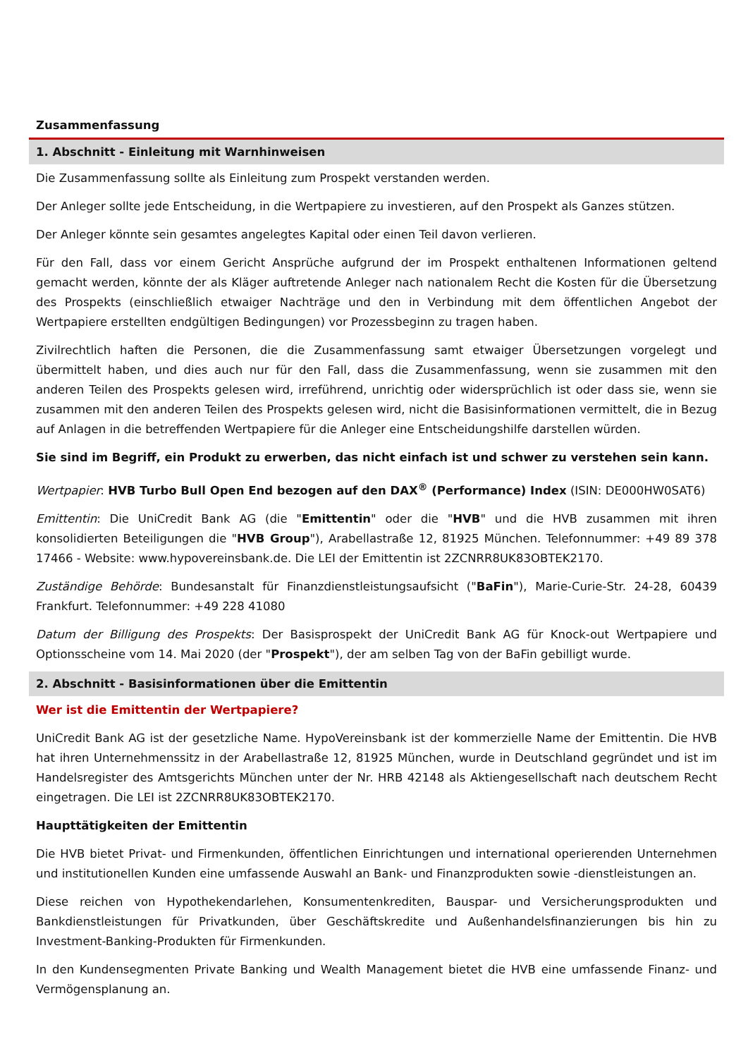Zusammenfassung
1. Abschnitt - Einleitung mit Warnhinweisen
Die Zusammenfassung sollte als Einleitung zum Prospekt verstanden werden.
Der Anleger sollte jede Entscheidung, in die Wertpapiere zu investieren, auf den Prospekt als Ganzes stützen.
Der Anleger könnte sein gesamtes angelegtes Kapital oder einen Teil davon verlieren.
Für den Fall, dass vor einem Gericht Ansprüche aufgrund der im Prospekt enthaltenen Informationen geltend gemacht werden, könnte der als Kläger auftretende Anleger nach nationalem Recht die Kosten für die Übersetzung des Prospekts (einschließlich etwaiger Nachträge und den in Verbindung mit dem öffentlichen Angebot der Wertpapiere erstellten endgültigen Bedingungen) vor Prozessbeginn zu tragen haben.
Zivilrechtlich haften die Personen, die die Zusammenfassung samt etwaiger Übersetzungen vorgelegt und übermittelt haben, und dies auch nur für den Fall, dass die Zusammenfassung, wenn sie zusammen mit den anderen Teilen des Prospekts gelesen wird, irreführend, unrichtig oder widersprüchlich ist oder dass sie, wenn sie zusammen mit den anderen Teilen des Prospekts gelesen wird, nicht die Basisinformationen vermittelt, die in Bezug auf Anlagen in die betreffenden Wertpapiere für die Anleger eine Entscheidungshilfe darstellen würden.
Sie sind im Begriff, ein Produkt zu erwerben, das nicht einfach ist und schwer zu verstehen sein kann.
Wertpapier: HVB Turbo Bull Open End bezogen auf den DAX<sup>®</sup> (Performance) Index (ISIN: DE000HW0SAT6)
Emittentin: Die UniCredit Bank AG (die "Emittentin" oder die "HVB" und die HVB zusammen mit ihren konsolidierten Beteiligungen die "HVB Group"), Arabellastraße 12, 81925 München. Telefonnummer: +49 89 378 17466 - Website: www.hypovereinsbank.de. Die LEI der Emittentin ist 2ZCNRR8UK83OBTEK2170.
Zuständige Behörde: Bundesanstalt für Finanzdienstleistungsaufsicht ("BaFin"), Marie-Curie-Str. 24-28, 60439 Frankfurt. Telefonnummer: +49 228 41080
Datum der Billigung des Prospekts: Der Basisprospekt der UniCredit Bank AG für Knock-out Wertpapiere und Optionsscheine vom 14. Mai 2020 (der "Prospekt"), der am selben Tag von der BaFin gebilligt wurde.
2. Abschnitt - Basisinformationen über die Emittentin
Wer ist die Emittentin der Wertpapiere?
UniCredit Bank AG ist der gesetzliche Name. HypoVereinsbank ist der kommerzielle Name der Emittentin. Die HVB hat ihren Unternehmenssitz in der Arabellastraße 12, 81925 München, wurde in Deutschland gegründet und ist im Handelsregister des Amtsgerichts München unter der Nr. HRB 42148 als Aktiengesellschaft nach deutschem Recht eingetragen. Die LEI ist 2ZCNRR8UK83OBTEK2170.
Haupttätigkeiten der Emittentin
Die HVB bietet Privat- und Firmenkunden, öffentlichen Einrichtungen und international operierenden Unternehmen und institutionellen Kunden eine umfassende Auswahl an Bank- und Finanzprodukten sowie -dienstleistungen an.
Diese reichen von Hypothekendarlehen, Konsumentenkrediten, Bauspar- und Versicherungsprodukten und Bankdienstleistungen für Privatkunden, über Geschäftskredite und Außenhandelsfinanzierungen bis hin zu Investment-Banking-Produkten für Firmenkunden.
In den Kundensegmenten Private Banking und Wealth Management bietet die HVB eine umfassende Finanz- und Vermögensplanung an.